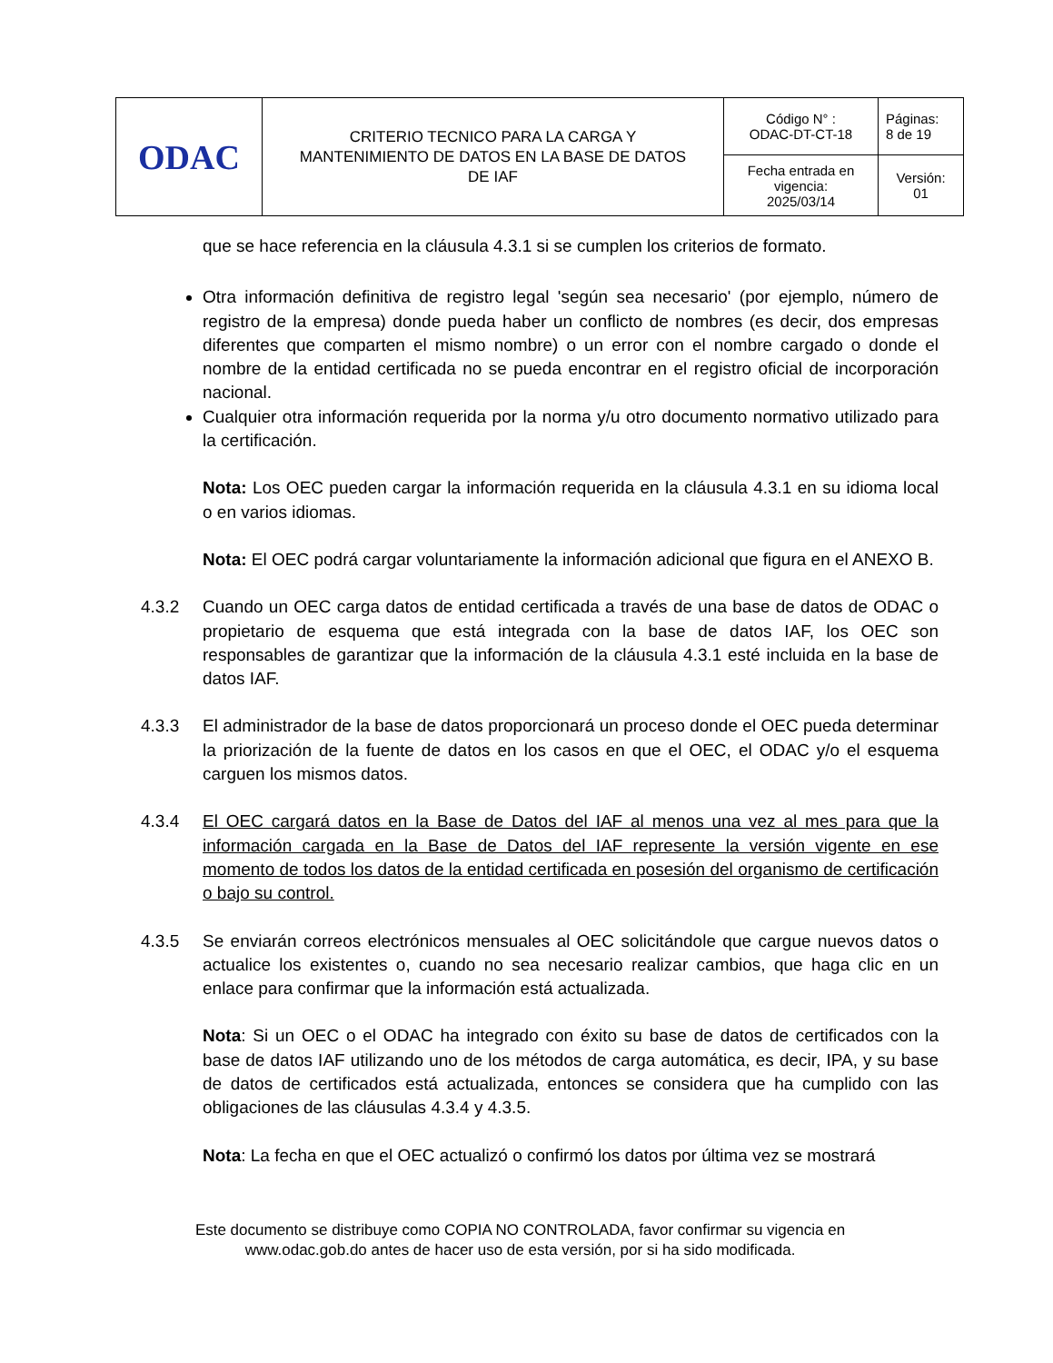| ODAC | CRITERIO TECNICO PARA LA CARGA Y MANTENIMIENTO DE DATOS EN LA BASE DE DATOS DE IAF | Código N° : ODAC-DT-CT-18 | Páginas: 8 de 19 |
| | | Fecha entrada en vigencia: 2025/03/14 | Versión: 01 |
que se hace referencia en la cláusula 4.3.1 si se cumplen los criterios de formato.
Otra información definitiva de registro legal 'según sea necesario' (por ejemplo, número de registro de la empresa) donde pueda haber un conflicto de nombres (es decir, dos empresas diferentes que comparten el mismo nombre) o un error con el nombre cargado o donde el nombre de la entidad certificada no se pueda encontrar en el registro oficial de incorporación nacional.
Cualquier otra información requerida por la norma y/u otro documento normativo utilizado para la certificación.
Nota: Los OEC pueden cargar la información requerida en la cláusula 4.3.1 en su idioma local o en varios idiomas.
Nota: El OEC podrá cargar voluntariamente la información adicional que figura en el ANEXO B.
4.3.2 Cuando un OEC carga datos de entidad certificada a través de una base de datos de ODAC o propietario de esquema que está integrada con la base de datos IAF, los OEC son responsables de garantizar que la información de la cláusula 4.3.1 esté incluida en la base de datos IAF.
4.3.3 El administrador de la base de datos proporcionará un proceso donde el OEC pueda determinar la priorización de la fuente de datos en los casos en que el OEC, el ODAC y/o el esquema carguen los mismos datos.
4.3.4 El OEC cargará datos en la Base de Datos del IAF al menos una vez al mes para que la información cargada en la Base de Datos del IAF represente la versión vigente en ese momento de todos los datos de la entidad certificada en posesión del organismo de certificación o bajo su control.
4.3.5 Se enviarán correos electrónicos mensuales al OEC solicitándole que cargue nuevos datos o actualice los existentes o, cuando no sea necesario realizar cambios, que haga clic en un enlace para confirmar que la información está actualizada.
Nota: Si un OEC o el ODAC ha integrado con éxito su base de datos de certificados con la base de datos IAF utilizando uno de los métodos de carga automática, es decir, IPA, y su base de datos de certificados está actualizada, entonces se considera que ha cumplido con las obligaciones de las cláusulas 4.3.4 y 4.3.5.
Nota: La fecha en que el OEC actualizó o confirmó los datos por última vez se mostrará
Este documento se distribuye como COPIA NO CONTROLADA, favor confirmar su vigencia en www.odac.gob.do antes de hacer uso de esta versión, por si ha sido modificada.